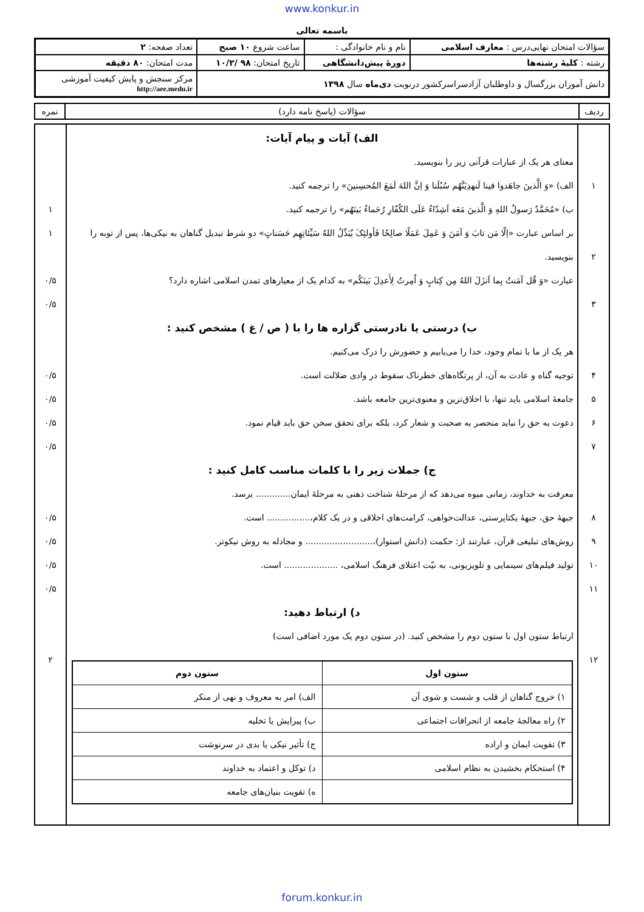www.konkur.in
باسمه تعالی
| سؤالات امتحان نهایی‌درس : معارف اسلامی | نام و نام خانوادگی : | ساعت شروع ۱۰ صبح | تعداد صفحه: ۲ |
| رشته : کلیهٔ رشته‌ها | دورهٔ پیش‌دانشگاهی | تاریخ امتحان: ۹۸ /۱۰/۲ | مدت امتحان: ۸۰ دقیقه |
| دانش آموزان بزرگسال و داوطلبان آزادسراسرکشور درنوبت دی‌ماه سال ۱۳۹۸ | | | مرکز سنجش و پایش کیفیت آموزشی http://aee.medu.ir |
| ردیف | سؤالات (پاسخ نامه دارد) | نمره |
| ۱ ۲ ۳ ۴ ۵ ۶ ۷ ۸ ۹ ۱۰ ۱۱ ۱۲ | الف) آیات و پیام آیات: معنای هر یک از عبارات قرآنی زیر را بنویسید. الف) «وَ الَّذینَ جاهَدوا فینا لَنهدِیَنَّهُم سُبُلَنا وَ اِنَّ اللهَ لَمَعَ المُحسِنینَ» را ترجمه کنید. ب) «مُحَمَّدٌ رَسولُ اللهِ وَ الَّذینَ مَعَه اَشِدّاءُ عَلَی الکُفّارِ رُحَماءُ بَینَهُم» را ترجمه کنید. بر اساس عبارت «اِلّا مَن تابَ وَ آمَنَ وَ عَمِلَ عَمَلًا صالِحًا فَأولئِکَ یُبَدِّلُ اللهُ سَیِّئاتِهِم حَسَناتٍ» دو شرط تبدیل گناهان به نیکی‌ها، پس از توبه را بنویسید. عبارت «وَ قُل آمَنتُ بِما اَنزَلَ اللهُ مِن کِتابٍ وَ اُمِرتُ لِأَعدِلَ بَینَکُم» به کدام یک از معیارهای تمدن اسلامی اشاره دارد؟ ب) درستی یا نادرستی گزاره ها را با ( ص / غ ) مشخص کنید : هر یک از ما با تمام وجود، خدا را می‌یابیم و حضورش را درک می‌کنیم. توجیه گناه و عادت به آن، از پرتگاه‌های خطرناک سقوط در وادی ضلالت است. جامعهٔ اسلامی باید تنها، با اخلاق‌ترین و معنوی‌ترین جامعه باشد. دعوت به حق را نباید منحصر به صحبت و شعار کرد، بلکه برای تحقق سخن حق باید قیام نمود. ج) جملات زیر را با کلمات مناسب کامل کنید : معرفت به خداوند، زمانی میوه می‌دهد که از مرحلهٔ شناخت ذهنی به مرحلهٔ ایمان............. برسد. جبههٔ حق، جبههٔ یکتاپرستی، عدالت‌خواهی، کرامت‌های اخلاقی و در یک کلام،................ است. روش‌های تبلیغی قرآن، عبارتند از: حکمت (دانش استوار)،......................... و مجادله به روش نیکوتر. تولید فیلم‌های سینمایی و تلویزیونی، به نیّت اعتلای فرهنگ اسلامی، .................... است. د) ارتباط دهید: ارتباط ستون اول با ستون دوم را مشخص کنید. (در ستون دوم یک مورد اضافی است) / ستون اول / ستون دوم / / --- / --- / / ۱) خروج گناهان از قلب و شست و شوی آن / الف) امر به معروف و نهی از منکر / / ۲) راه معالجهٔ جامعه از انحرافات اجتماعی / ب) پیرایش یا تخلیه / / ۳) تقویت ایمان و اراده / ج) تأثیر نیکی یا بدی در سرنوشت / / ۴) استحکام بخشیدن به نظام اسلامی / د) توکل و اعتماد به خداوند / / / ه) تقویت بنیان‌های جامعه / | ۱ ۱ ۰/۵ ۰/۵ ۰/۵ ۰/۵ ۰/۵ ۰/۵ ۰/۵ ۰/۵ ۰/۵ ۰/۵ ۲ |
forum.konkur.in